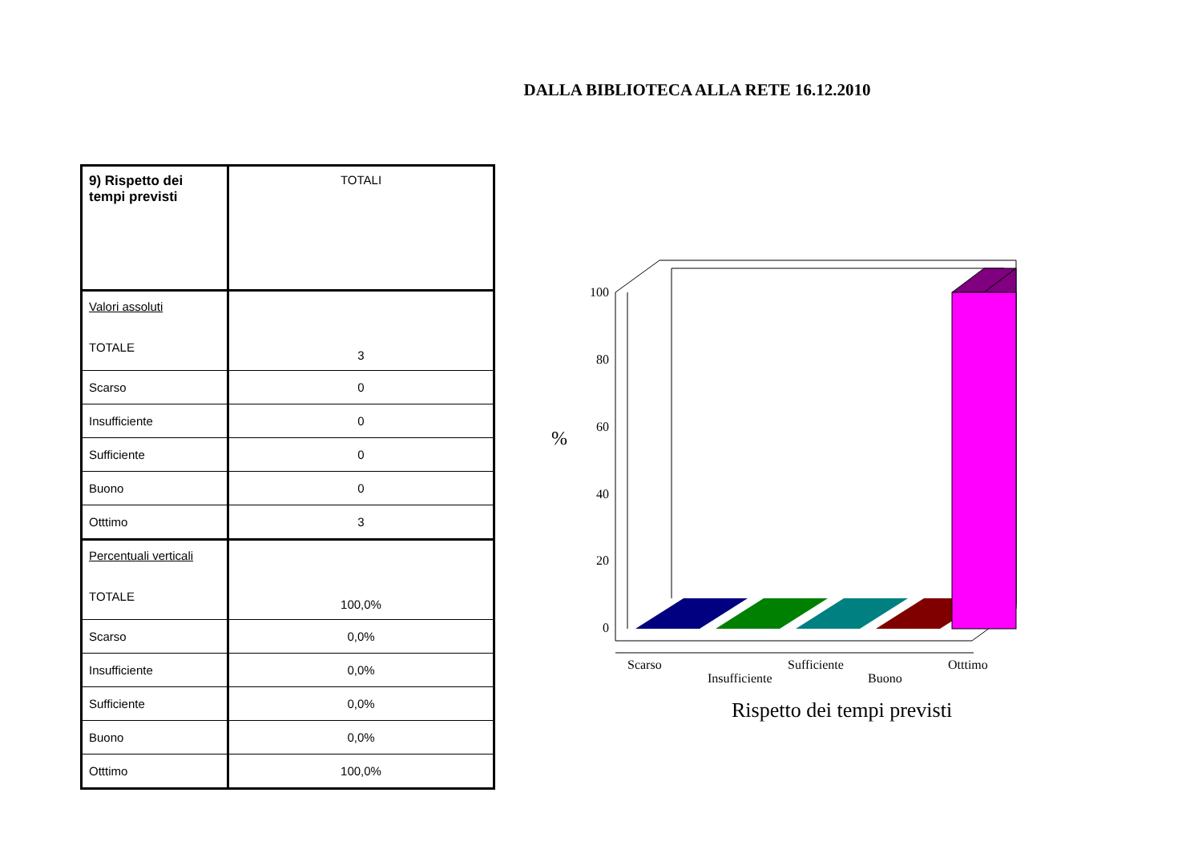DALLA BIBLIOTECA ALLA RETE 16.12.2010
| 9) Rispetto dei tempi previsti | TOTALI |
| Valori assoluti TOTALE | 3 |
| Scarso | 0 |
| Insufficiente | 0 |
| Sufficiente | 0 |
| Buono | 0 |
| Otttimo | 3 |
| Percentuali verticali TOTALE | 100,0% |
| Scarso | 0,0% |
| Insufficiente | 0,0% |
| Sufficiente | 0,0% |
| Buono | 0,0% |
| Otttimo | 100,0% |
%
100
80
60
40
20
0
Scarso
Insufficiente
Sufficiente
Buono
Otttimo
Rispetto dei tempi previsti